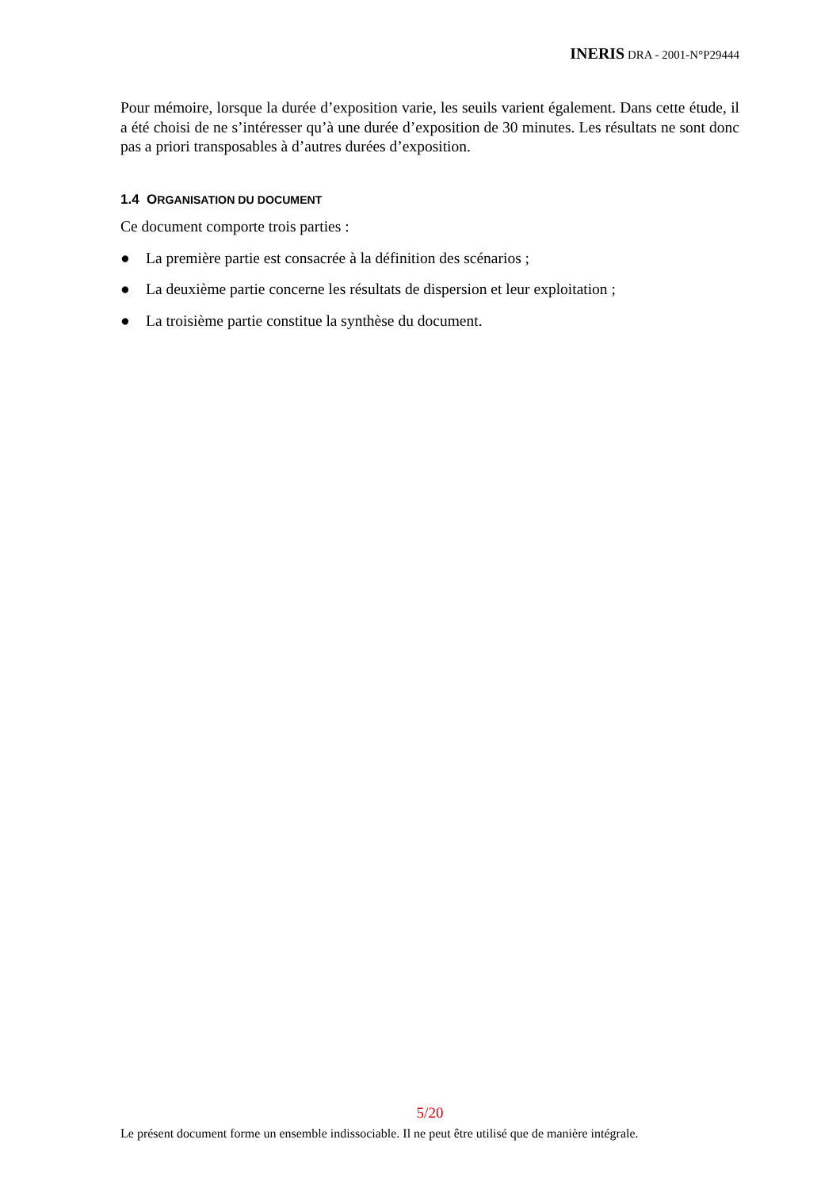INERIS DRA - 2001-N°P29444
Pour mémoire, lorsque la durée d’exposition varie, les seuils varient également. Dans cette étude, il a été choisi de ne s’intéresser qu’à une durée d’exposition de 30 minutes. Les résultats ne sont donc pas a priori transposables à d’autres durées d’exposition.
1.4 ORGANISATION DU DOCUMENT
Ce document comporte trois parties :
● La première partie est consacrée à la définition des scénarios ;
● La deuxième partie concerne les résultats de dispersion et leur exploitation ;
● La troisième partie constitue la synthèse du document.
5/20
Le présent document forme un ensemble indissociable. Il ne peut être utilisé que de manière intégrale.